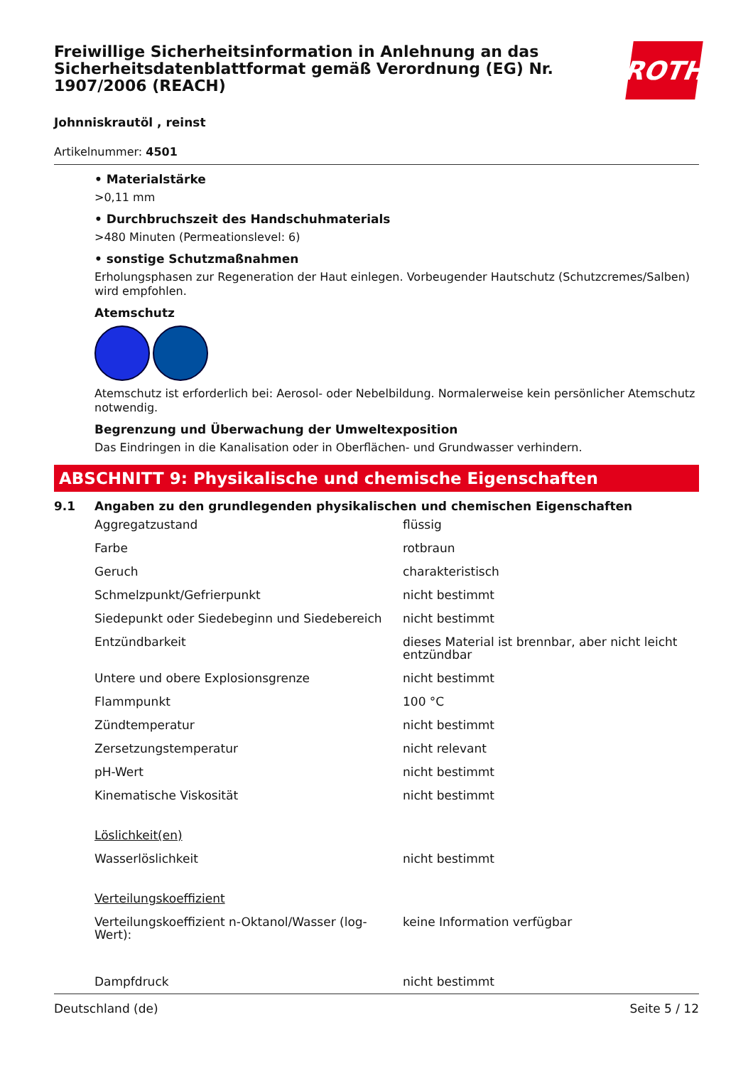Freiwillige Sicherheitsinformation in Anlehnung an das Sicherheitsdatenblattformat gemäß Verordnung (EG) Nr. 1907/2006 (REACH)
ROTH
Johnniskrautöl , reinst
Artikelnummer: 4501
• Materialstärke
>0,11 mm
• Durchbruchszeit des Handschuhmaterials
>480 Minuten (Permeationslevel: 6)
• sonstige Schutzmaßnahmen
Erholungsphasen zur Regeneration der Haut einlegen. Vorbeugender Hautschutz (Schutzcremes/Salben) wird empfohlen.
Atemschutz
Atemschutz ist erforderlich bei: Aerosol- oder Nebelbildung. Normalerweise kein persönlicher Atemschutz notwendig.
Begrenzung und Überwachung der Umweltexposition
Das Eindringen in die Kanalisation oder in Oberflächen- und Grundwasser verhindern.
ABSCHNITT 9: Physikalische und chemische Eigenschaften
9.1 Angaben zu den grundlegenden physikalischen und chemischen Eigenschaften
| Aggregatzustand | flüssig |
| Farbe | rotbraun |
| Geruch | charakteristisch |
| Schmelzpunkt/Gefrierpunkt | nicht bestimmt |
| Siedepunkt oder Siedebeginn und Siedebereich | nicht bestimmt |
| Entzündbarkeit | dieses Material ist brennbar, aber nicht leicht entzündbar |
| Untere und obere Explosionsgrenze | nicht bestimmt |
| Flammpunkt | 100 °C |
| Zündtemperatur | nicht bestimmt |
| Zersetzungstemperatur | nicht relevant |
| pH-Wert | nicht bestimmt |
| Kinematische Viskosität | nicht bestimmt |
| Löslichkeit(en) | |
| Wasserlöslichkeit | nicht bestimmt |
| Verteilungskoeffizient | |
| Verteilungskoeffizient n-Oktanol/Wasser (log-Wert): | keine Information verfügbar |
| Dampfdruck | nicht bestimmt |
Deutschland (de) Seite 5 / 12